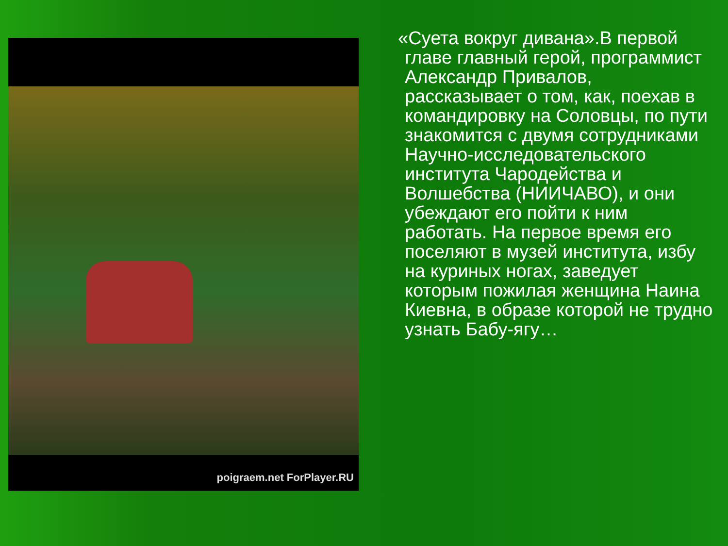poigraem.net ForPlayer.RU
«Суета вокруг дивана».В первой главе главный герой, программист Александр Привалов, рассказывает о том, как, поехав в командировку на Соловцы, по пути знакомится с двумя сотрудниками Научно-исследовательского института Чародейства и Волшебства (НИИЧАВО), и они убеждают его пойти к ним работать. На первое время его поселяют в музей института, избу на куриных ногах, заведует которым пожилая женщина Наина Киевна, в образе которой не трудно узнать Бабу-ягу…